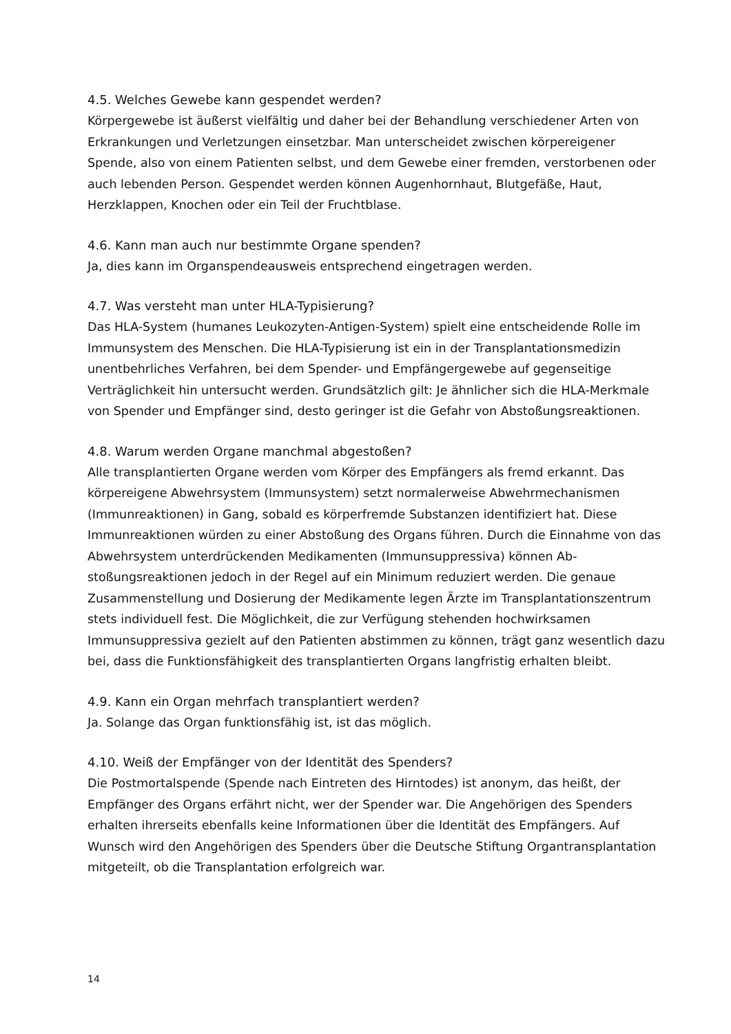4.5. Welches Gewebe kann gespendet werden?
Körpergewebe ist äußerst vielfältig und daher bei der Behandlung verschiedener Arten von Erkrankungen und Verletzungen einsetzbar. Man unterscheidet zwischen körpereige­ner Spende, also von einem Patienten selbst, und dem Gewebe einer fremden, verstorbe­nen oder auch lebenden Person. Gespendet werden können Augenhornhaut, Blutgefäße, Haut, Herzklappen, Knochen oder ein Teil der Fruchtblase.
4.6. Kann man auch nur bestimmte Organe spenden?
Ja, dies kann im Organspendeausweis entsprechend eingetragen werden.
4.7. Was versteht man unter HLA-Typisierung?
Das HLA-System (humanes Leukozyten-Antigen-System) spielt eine entscheidende Rolle im Immunsystem des Menschen. Die HLA-Typisierung ist ein in der Transplantationsme­dizin unentbehrliches Verfahren, bei dem Spender- und Empfängergewebe auf gegensei­tige Verträglichkeit hin untersucht werden. Grundsätzlich gilt: Je ähnlicher sich die HLA-Merkmale von Spender und Empfänger sind, desto geringer ist die Gefahr von Absto­ßungsreaktionen.
4.8. Warum werden Organe manchmal abgestoßen?
Alle transplantierten Organe werden vom Körper des Empfängers als fremd erkannt. Das körpereigene Abwehrsystem (Immunsystem) setzt normalerweise Abwehrmechanismen (Immunreaktionen) in Gang, sobald es körperfremde Substanzen identifiziert hat. Diese Immunreaktionen würden zu einer Abstoßung des Organs führen. Durch die Einnahme von das Abwehrsystem unterdrückenden Medikamenten (Immunsuppressiva) können Ab­stoßungsreaktionen jedoch in der Regel auf ein Minimum reduziert werden. Die genaue Zusammenstellung und Dosierung der Medikamente legen Ärzte im Transplantations­zentrum stets individuell fest. Die Möglichkeit, die zur Verfügung stehenden hochwirk­samen Immunsuppressiva gezielt auf den Patienten abstimmen zu können, trägt ganz wesentlich dazu bei, dass die Funktionsfähigkeit des transplantierten Organs langfristig erhalten bleibt.
4.9. Kann ein Organ mehrfach transplantiert werden?
Ja. Solange das Organ funktionsfähig ist, ist das möglich.
4.10. Weiß der Empfänger von der Identität des Spenders?
Die Postmortalspende (Spende nach Eintreten des Hirntodes) ist anonym, das heißt, der Empfänger des Organs erfährt nicht, wer der Spender war. Die Angehörigen des Spenders erhalten ihrerseits ebenfalls keine Informationen über die Identität des Empfängers. Auf Wunsch wird den Angehörigen des Spenders über die Deutsche Stiftung Organtransplan­tation mitgeteilt, ob die Transplantation erfolgreich war.
14